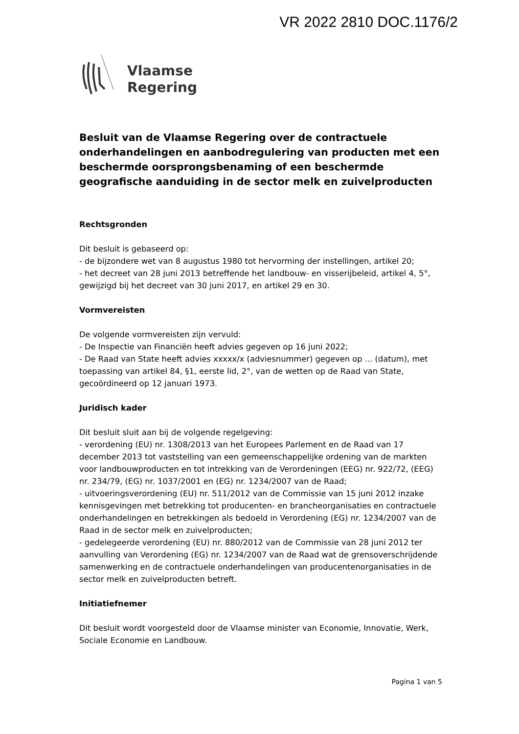VR 2022 2810 DOC.1176/2
Vlaamse
Regering
Besluit van de Vlaamse Regering over de contractuele onderhandelingen en aanbodregulering van producten met een beschermde oorsprongsbenaming of een beschermde geografische aanduiding in de sector melk en zuivelproducten
Rechtsgronden
Dit besluit is gebaseerd op:
- de bijzondere wet van 8 augustus 1980 tot hervorming der instellingen, artikel 20;
- het decreet van 28 juni 2013 betreffende het landbouw- en visserijbeleid, artikel 4, 5°, gewijzigd bij het decreet van 30 juni 2017, en artikel 29 en 30.
Vormvereisten
De volgende vormvereisten zijn vervuld:
- De Inspectie van Financiën heeft advies gegeven op 16 juni 2022;
- De Raad van State heeft advies xxxxx/x (adviesnummer) gegeven op ... (datum), met toepassing van artikel 84, §1, eerste lid, 2°, van de wetten op de Raad van State, gecoördineerd op 12 januari 1973.
Juridisch kader
Dit besluit sluit aan bij de volgende regelgeving:
- verordening (EU) nr. 1308/2013 van het Europees Parlement en de Raad van 17 december 2013 tot vaststelling van een gemeenschappelijke ordening van de markten voor landbouwproducten en tot intrekking van de Verordeningen (EEG) nr. 922/72, (EEG) nr. 234/79, (EG) nr. 1037/2001 en (EG) nr. 1234/2007 van de Raad;
- uitvoeringsverordening (EU) nr. 511/2012 van de Commissie van 15 juni 2012 inzake kennisgevingen met betrekking tot producenten- en brancheorganisaties en contractuele onderhandelingen en betrekkingen als bedoeld in Verordening (EG) nr. 1234/2007 van de Raad in de sector melk en zuivelproducten;
- gedelegeerde verordening (EU) nr. 880/2012 van de Commissie van 28 juni 2012 ter aanvulling van Verordening (EG) nr. 1234/2007 van de Raad wat de grensoverschrijdende samenwerking en de contractuele onderhandelingen van producentenorganisaties in de sector melk en zuivelproducten betreft.
Initiatiefnemer
Dit besluit wordt voorgesteld door de Vlaamse minister van Economie, Innovatie, Werk, Sociale Economie en Landbouw.
Pagina 1 van 5